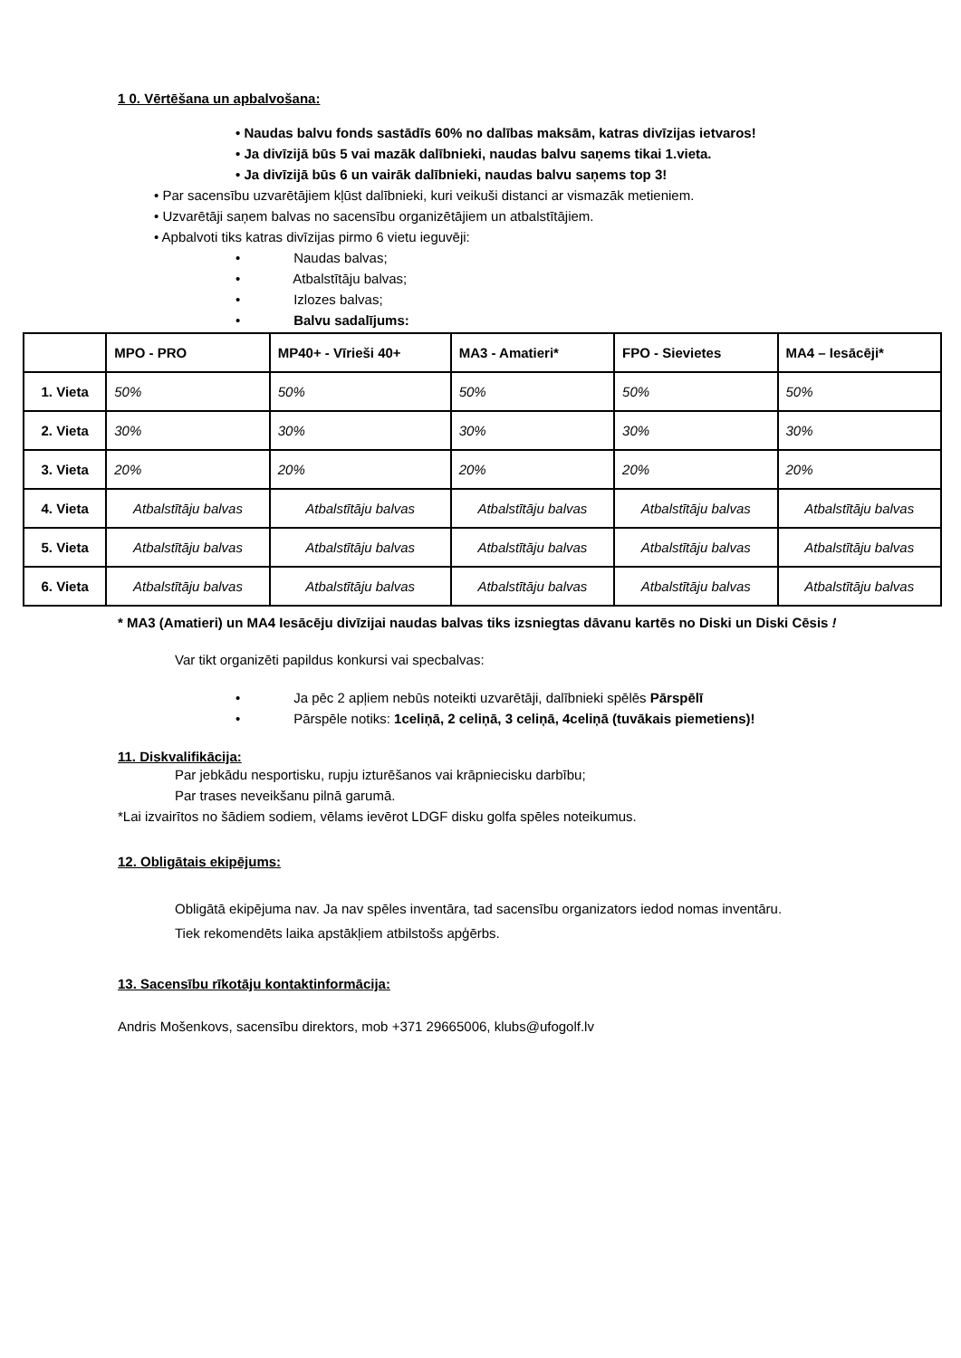1 0. Vērtēšana un apbalvošana:
• Naudas balvu fonds sastādīs 60% no dalības maksām, katras divīzijas ietvaros!
• Ja divīzijā būs 5 vai mazāk dalībnieki, naudas balvu saņems tikai 1.vieta.
• Ja divīzijā būs 6 un vairāk dalībnieki, naudas balvu saņems top 3!
• Par sacensību uzvarētājiem kļūst dalībnieki, kuri veikuši distanci ar vismazāk metieniem.
• Uzvarētāji saņem balvas no sacensību organizētājiem un atbalstītājiem.
• Apbalvoti tiks katras divīzijas pirmo 6 vietu ieguvēji:
• Naudas balvas;
• Atbalstītāju balvas;
• Izlozes balvas;
• Balvu sadalījums:
| | MPO - PRO | MP40+ - Vīrieši 40+ | MA3 - Amatieri* | FPO - Sievietes | MA4 – Iesācēji* |
| --- | --- | --- | --- | --- | --- |
| 1. Vieta | 50% | 50% | 50% | 50% | 50% |
| 2. Vieta | 30% | 30% | 30% | 30% | 30% |
| 3. Vieta | 20% | 20% | 20% | 20% | 20% |
| 4. Vieta | Atbalstītāju balvas | Atbalstītāju balvas | Atbalstītāju balvas | Atbalstītāju balvas | Atbalstītāju balvas |
| 5. Vieta | Atbalstītāju balvas | Atbalstītāju balvas | Atbalstītāju balvas | Atbalstītāju balvas | Atbalstītāju balvas |
| 6. Vieta | Atbalstītāju balvas | Atbalstītāju balvas | Atbalstītāju balvas | Atbalstītāju balvas | Atbalstītāju balvas |
* MA3 (Amatieri) un MA4 Iesācēju divīzijai naudas balvas tiks izsniegtas dāvanu kartēs no Diski un Diski Cēsis !
Var tikt organizēti papildus konkursi vai specbalvas:
• Ja pēc 2 apļiem nebūs noteikti uzvarētāji, dalībnieki spēlēs Pārspēlī
• Pārspēle notiks: 1celiņā, 2 celiņā, 3 celiņā, 4celiņā (tuvākais piemetiens)!
11. Diskvalifikācija:
Par jebkādu nesportisku, rupju izturēšanos vai krāpniecisku darbību;
Par trases neveikšanu pilnā garumā.
*Lai izvairītos no šādiem sodiem, vēlams ievērot LDGF disku golfa spēles noteikumus.
12. Obligātais ekipējums:
Obligātā ekipējuma nav. Ja nav spēles inventāra, tad sacensību organizators iedod nomas inventāru. Tiek rekomendēts laika apstākļiem atbilstošs apģērbs.
13. Sacensību rīkotāju kontaktinformācija:
Andris Mošenkovs, sacensību direktors, mob +371 29665006, klubs@ufogolf.lv